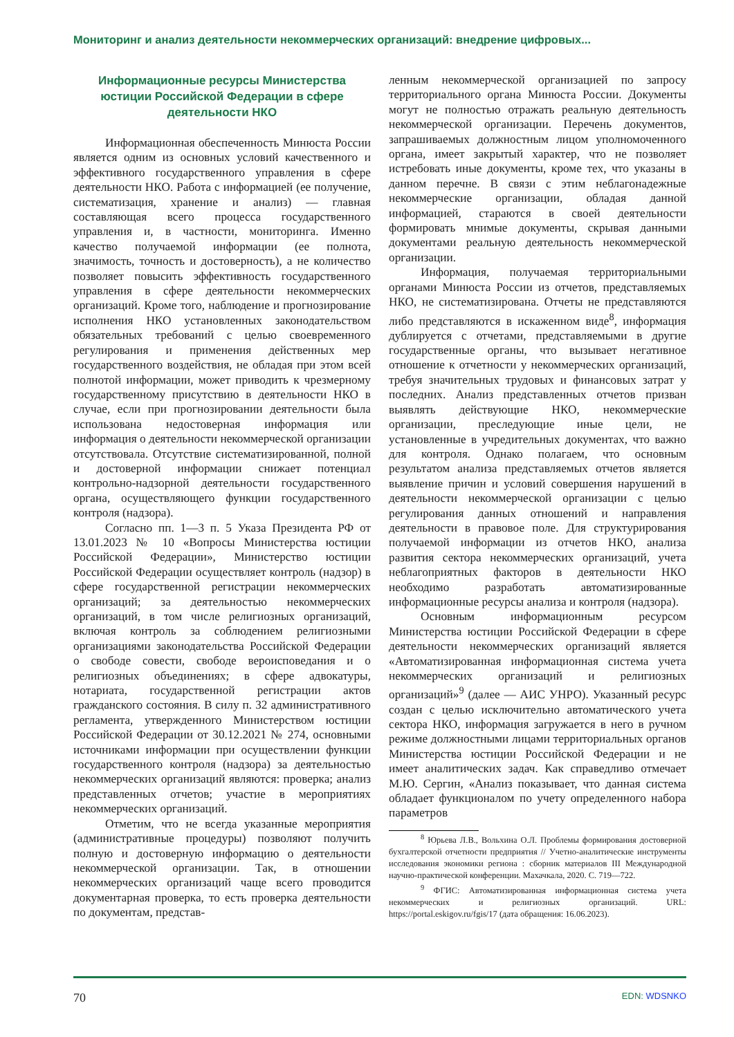Мониторинг и анализ деятельности некоммерческих организаций: внедрение цифровых...
Информационные ресурсы Министерства юстиции Российской Федерации в сфере деятельности НКО
Информационная обеспеченность Минюста России является одним из основных условий качественного и эффективного государственного управления в сфере деятельности НКО. Работа с информацией (ее получение, систематизация, хранение и анализ) — главная составляющая всего процесса государственного управления и, в частности, мониторинга. Именно качество получаемой информации (ее полнота, значимость, точность и достоверность), а не количество позволяет повысить эффективность государственного управления в сфере деятельности некоммерческих организаций. Кроме того, наблюдение и прогнозирование исполнения НКО установленных законодательством обязательных требований с целью своевременного регулирования и применения действенных мер государственного воздействия, не обладая при этом всей полнотой информации, может приводить к чрезмерному государственному присутствию в деятельности НКО в случае, если при прогнозировании деятельности была использована недостоверная информация или информация о деятельности некоммерческой организации отсутствовала. Отсутствие систематизированной, полной и достоверной информации снижает потенциал контрольно-надзорной деятельности государственного органа, осуществляющего функции государственного контроля (надзора).
Согласно пп. 1—3 п. 5 Указа Президента РФ от 13.01.2023 № 10 «Вопросы Министерства юстиции Российской Федерации», Министерство юстиции Российской Федерации осуществляет контроль (надзор) в сфере государственной регистрации некоммерческих организаций; за деятельностью некоммерческих организаций, в том числе религиозных организаций, включая контроль за соблюдением религиозными организациями законодательства Российской Федерации о свободе совести, свободе вероисповедания и о религиозных объединениях; в сфере адвокатуры, нотариата, государственной регистрации актов гражданского состояния. В силу п. 32 административного регламента, утвержденного Министерством юстиции Российской Федерации от 30.12.2021 № 274, основными источниками информации при осуществлении функции государственного контроля (надзора) за деятельностью некоммерческих организаций являются: проверка; анализ представленных отчетов; участие в мероприятиях некоммерческих организаций.
Отметим, что не всегда указанные мероприятия (административные процедуры) позволяют получить полную и достоверную информацию о деятельности некоммерческой организации. Так, в отношении некоммерческих организаций чаще всего проводится документарная проверка, то есть проверка деятельности по документам, представ-
ленным некоммерческой организацией по запросу территориального органа Минюста России. Документы могут не полностью отражать реальную деятельность некоммерческой организации. Перечень документов, запрашиваемых должностным лицом уполномоченного органа, имеет закрытый характер, что не позволяет истребовать иные документы, кроме тех, что указаны в данном перечне. В связи с этим неблагонадежные некоммерческие организации, обладая данной информацией, стараются в своей деятельности формировать мнимые документы, скрывая данными документами реальную деятельность некоммерческой организации.
Информация, получаемая территориальными органами Минюста России из отчетов, представляемых НКО, не систематизирована. Отчеты не представляются либо представляются в искаженном виде<sup>8</sup>, информация дублируется с отчетами, представляемыми в другие государственные органы, что вызывает негативное отношение к отчетности у некоммерческих организаций, требуя значительных трудовых и финансовых затрат у последних. Анализ представленных отчетов призван выявлять действующие НКО, некоммерческие организации, преследующие иные цели, не установленные в учредительных документах, что важно для контроля. Однако полагаем, что основным результатом анализа представляемых отчетов является выявление причин и условий совершения нарушений в деятельности некоммерческой организации с целью регулирования данных отношений и направления деятельности в правовое поле. Для структурирования получаемой информации из отчетов НКО, анализа развития сектора некоммерческих организаций, учета неблагоприятных факторов в деятельности НКО необходимо разработать автоматизированные информационные ресурсы анализа и контроля (надзора).
Основным информационным ресурсом Министерства юстиции Российской Федерации в сфере деятельности некоммерческих организаций является «Автоматизированная информационная система учета некоммерческих организаций и религиозных организаций»<sup>9</sup> (далее — АИС УНРО). Указанный ресурс создан с целью исключительно автоматического учета сектора НКО, информация загружается в него в ручном режиме должностными лицами территориальных органов Министерства юстиции Российской Федерации и не имеет аналитических задач. Как справедливо отмечает М.Ю. Сергин, «Анализ показывает, что данная система обладает функционалом по учету определенного набора параметров
<sup>8</sup> Юрьева Л.В., Вольхина О.Л. Проблемы формирования достоверной бухгалтерской отчетности предприятия // Учетно-аналитические инструменты исследования экономики региона : сборник материалов III Международной научно-практической конференции. Махачкала, 2020. С. 719—722.
<sup>9</sup> ФГИС: Автоматизированная информационная система учета некоммерческих и религиозных организаций. URL: https://portal.eskigov.ru/fgis/17 (дата обращения: 16.06.2023).
70 EDN: WDSNKO